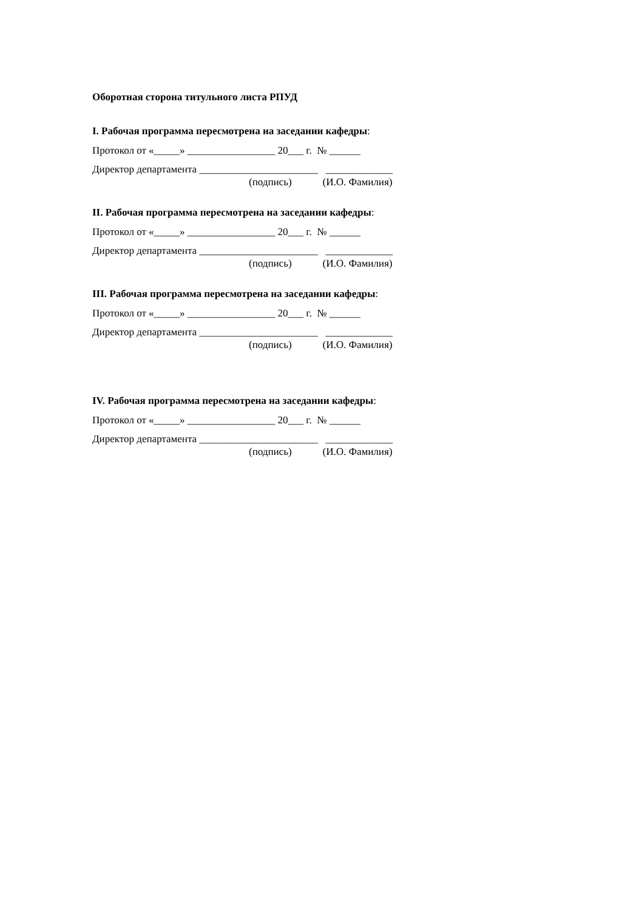Оборотная сторона титульного листа РПУД
I. Рабочая программа пересмотрена на заседании кафедры:
Протокол от «_____» _________________ 20___ г. № ______
Директор департамента _______________________ _____________
(подпись) (И.О. Фамилия)
II. Рабочая программа пересмотрена на заседании кафедры:
Протокол от «_____» _________________ 20___ г. № ______
Директор департамента _______________________ _____________
(подпись) (И.О. Фамилия)
III. Рабочая программа пересмотрена на заседании кафедры:
Протокол от «_____» _________________ 20___ г. № ______
Директор департамента _______________________ _____________
(подпись) (И.О. Фамилия)
IV. Рабочая программа пересмотрена на заседании кафедры:
Протокол от «_____» _________________ 20___ г. № ______
Директор департамента _______________________ _____________
(подпись) (И.О. Фамилия)